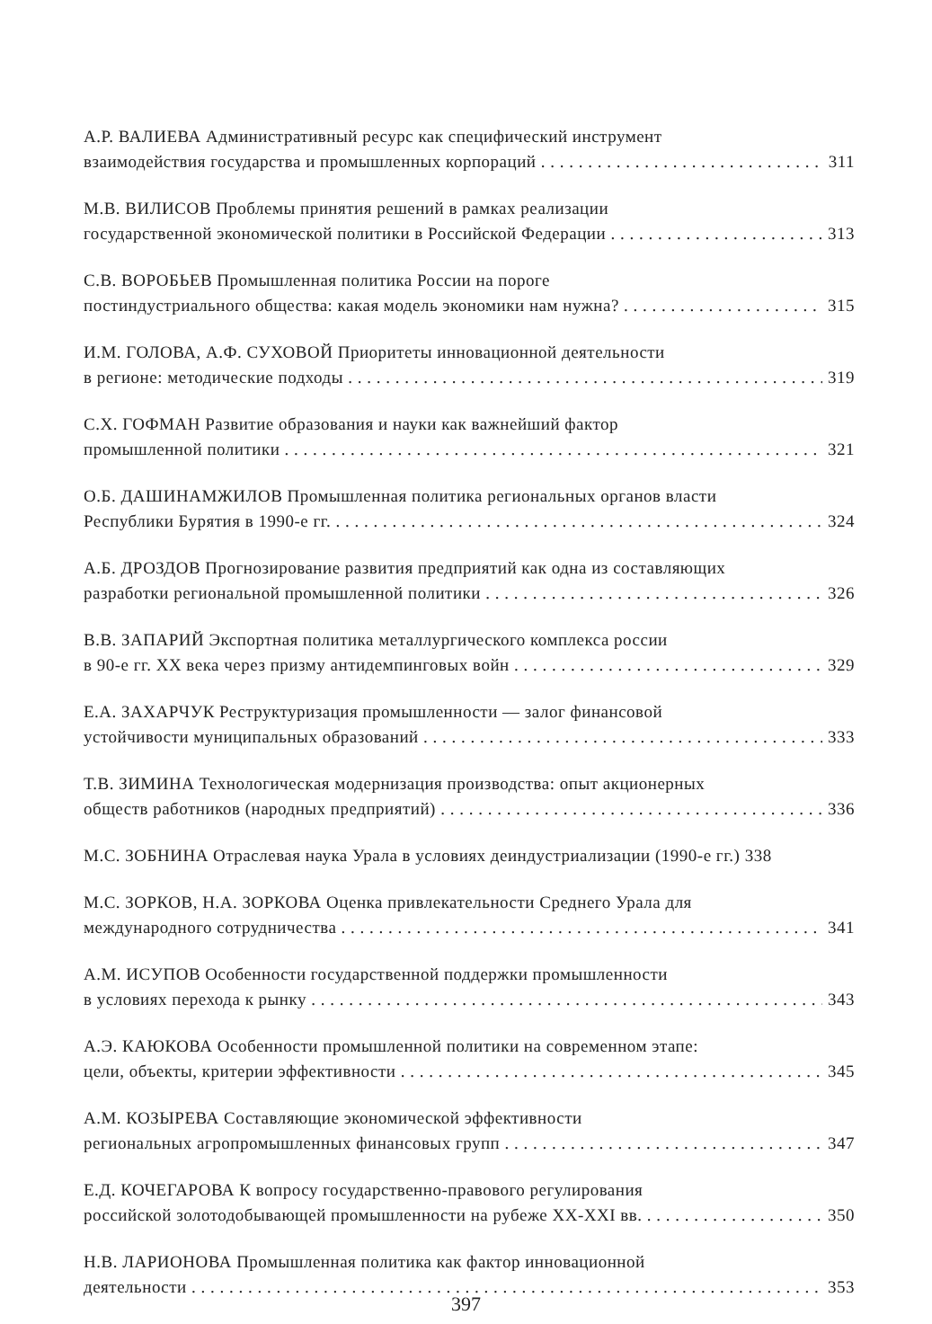А.Р. ВАЛИЕВА Административный ресурс как специфический инструмент
взаимодействия государства и промышленных корпораций 311
М.В. ВИЛИСОВ Проблемы принятия решений в рамках реализации
государственной экономической политики в Российской Федерации 313
С.В. ВОРОБЬЕВ Промышленная политика России на пороге
постиндустриального общества: какая модель экономики нам нужна? 315
И.М. ГОЛОВА, А.Ф. СУХОВОЙ Приоритеты инновационной деятельности
в регионе: методические подходы 319
С.Х. ГОФМАН Развитие образования и науки как важнейший фактор
промышленной политики 321
О.Б. ДАШИНАМЖИЛОВ Промышленная политика региональных органов власти
Республики Бурятия в 1990-е гг. 324
А.Б. ДРОЗДОВ Прогнозирование развития предприятий как одна из составляющих
разработки региональной промышленной политики 326
В.В. ЗАПАРИЙ Экспортная политика металлургического комплекса россии
в 90-е гг. XX века через призму антидемпинговых войн 329
Е.А. ЗАХАРЧУК Реструктуризация промышленности — залог финансовой
устойчивости муниципальных образований 333
Т.В. ЗИМИНА Технологическая модернизация производства: опыт акционерных
обществ работников (народных предприятий) 336
М.С. ЗОБНИНА Отраслевая наука Урала в условиях деиндустриализации (1990-е гг.) 338
М.С. ЗОРКОВ, Н.А. ЗОРКОВА Оценка привлекательности Среднего Урала для
международного сотрудничества 341
А.М. ИСУПОВ Особенности государственной поддержки промышленности
в условиях перехода к рынку 343
А.Э. КАЮКОВА Особенности промышленной политики на современном этапе:
цели, объекты, критерии эффективности 345
А.М. КОЗЫРЕВА Составляющие экономической эффективности
региональных агропромышленных финансовых групп 347
Е.Д. КОЧЕГАРОВА К вопросу государственно-правового регулирования
российской золотодобывающей промышленности на рубеже XX-XXI вв. 350
Н.В. ЛАРИОНОВА Промышленная политика как фактор инновационной
деятельности 353
397